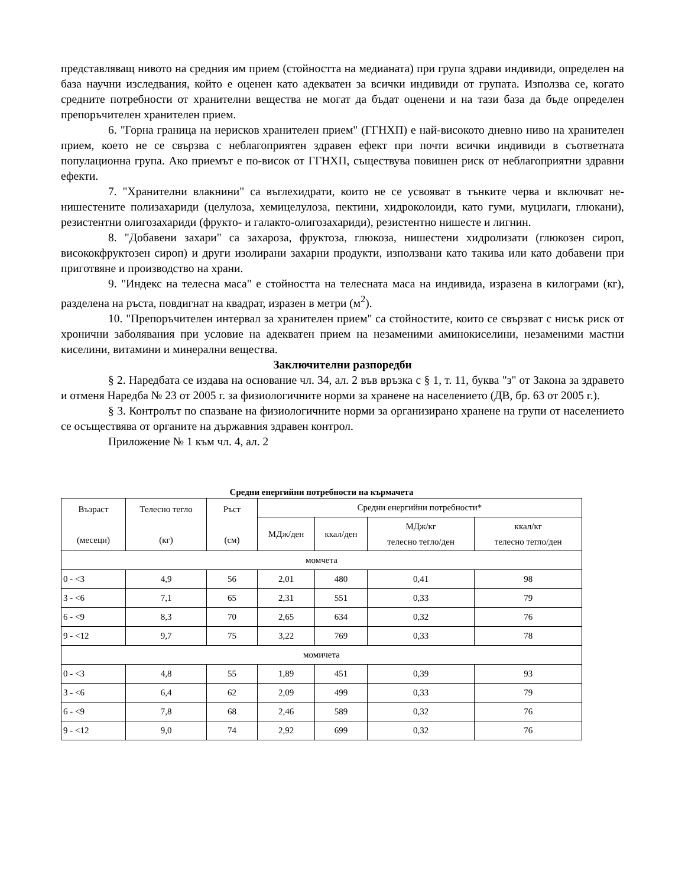представляващ нивото на средния им прием (стойността на медианата) при група здрави индивиди, определен на база научни изследвания, който е оценен като адекватен за всички индивиди от групата. Използва се, когато средните потребности от хранителни вещества не могат да бъдат оценени и на тази база да бъде определен препоръчителен хранителен прием.
6. "Горна граница на нерисков хранителен прием" (ГГНХП) е най-високото дневно ниво на хранителен прием, което не се свързва с неблагоприятен здравен ефект при почти всички индивиди в съответната популационна група. Ако приемът е по-висок от ГГНХП, съществува повишен риск от неблагоприятни здравни ефекти.
7. "Хранителни влакнини" са въглехидрати, които не се усвояват в тънките черва и включват не-нишестените полизахариди (целулоза, хемицелулоза, пектини, хидроколоиди, като гуми, муцилаги, глюкани), резистентни олигозахариди (фрукто- и галакто-олигозахариди), резистентно нишесте и лигнин.
8. "Добавени захари" са захароза, фруктоза, глюкоза, нишестени хидролизати (глюкозен сироп, висококфруктозен сироп) и други изолирани захарни продукти, използвани като такива или като добавени при приготвяне и производство на храни.
9. "Индекс на телесна маса" е стойността на телесната маса на индивида, изразена в килограми (кг), разделена на ръста, повдигнат на квадрат, изразен в метри (м<sup>2</sup>).
10. "Препоръчителен интервал за хранителен прием" са стойностите, които се свързват с нисък риск от хронични заболявания при условие на адекватен прием на незаменими аминокиселини, незаменими мастни киселини, витамини и минерални вещества.
Заключителни разпоредби
§ 2. Наредбата се издава на основание чл. 34, ал. 2 във връзка с § 1, т. 11, буква "з" от Закона за здравето и отменя Наредба № 23 от 2005 г. за физиологичните норми за хранене на населението (ДВ, бр. 63 от 2005 г.).
§ 3. Контролът по спазване на физиологичните норми за организирано хранене на групи от населението се осъществява от органите на държавния здравен контрол.
Приложение № 1 към чл. 4, ал. 2
Средни енергийни потребности на кърмачета
| Възраст (месеци) | Телесно тегло (кг) | Ръст (см) | Средни енергийни потребности* | | | |
| --- | --- | --- | --- | --- | --- | --- |
| | | | МДж/ден | ккал/ден | МДж/кг телесно тегло/ден | ккал/кг телесно тегло/ден |
| момчета | | | | | | |
| 0 - <3 | 4,9 | 56 | 2,01 | 480 | 0,41 | 98 |
| 3 - <6 | 7,1 | 65 | 2,31 | 551 | 0,33 | 79 |
| 6 - <9 | 8,3 | 70 | 2,65 | 634 | 0,32 | 76 |
| 9 - <12 | 9,7 | 75 | 3,22 | 769 | 0,33 | 78 |
| момичета | | | | | | |
| 0 - <3 | 4,8 | 55 | 1,89 | 451 | 0,39 | 93 |
| 3 - <6 | 6,4 | 62 | 2,09 | 499 | 0,33 | 79 |
| 6 - <9 | 7,8 | 68 | 2,46 | 589 | 0,32 | 76 |
| 9 - <12 | 9,0 | 74 | 2,92 | 699 | 0,32 | 76 |